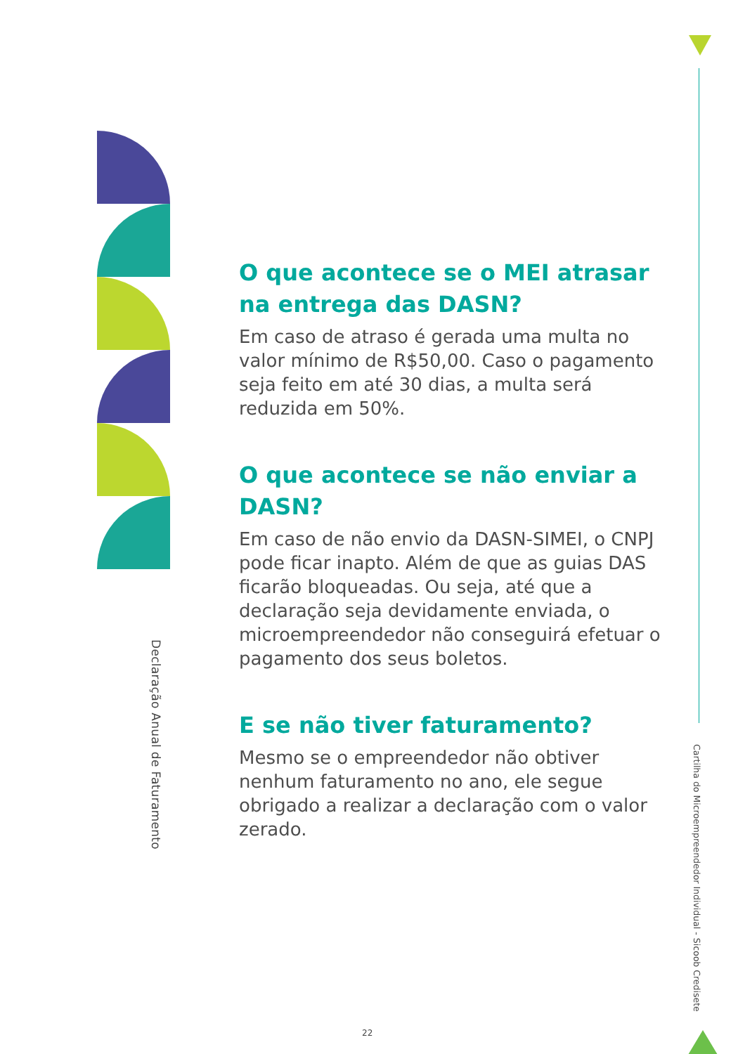Declaração Anual de Faturamento
O que acontece se o MEI atrasar na entrega das DASN?
Em caso de atraso é gerada uma multa no valor mínimo de R$50,00. Caso o pagamento seja feito em até 30 dias, a multa será reduzida em 50%.
O que acontece se não enviar a DASN?
Em caso de não envio da DASN-SIMEI, o CNPJ pode ficar inapto. Além de que as guias DAS ficarão bloqueadas. Ou seja, até que a declaração seja devidamente enviada, o microempreendedor não conseguirá efetuar o pagamento dos seus boletos.
E se não tiver faturamento?
Mesmo se o empreendedor não obtiver nenhum faturamento no ano, ele segue obrigado a realizar a declaração com o valor zerado.
Cartilha do Microempreendedor Individual - Sicoob Credisete
22